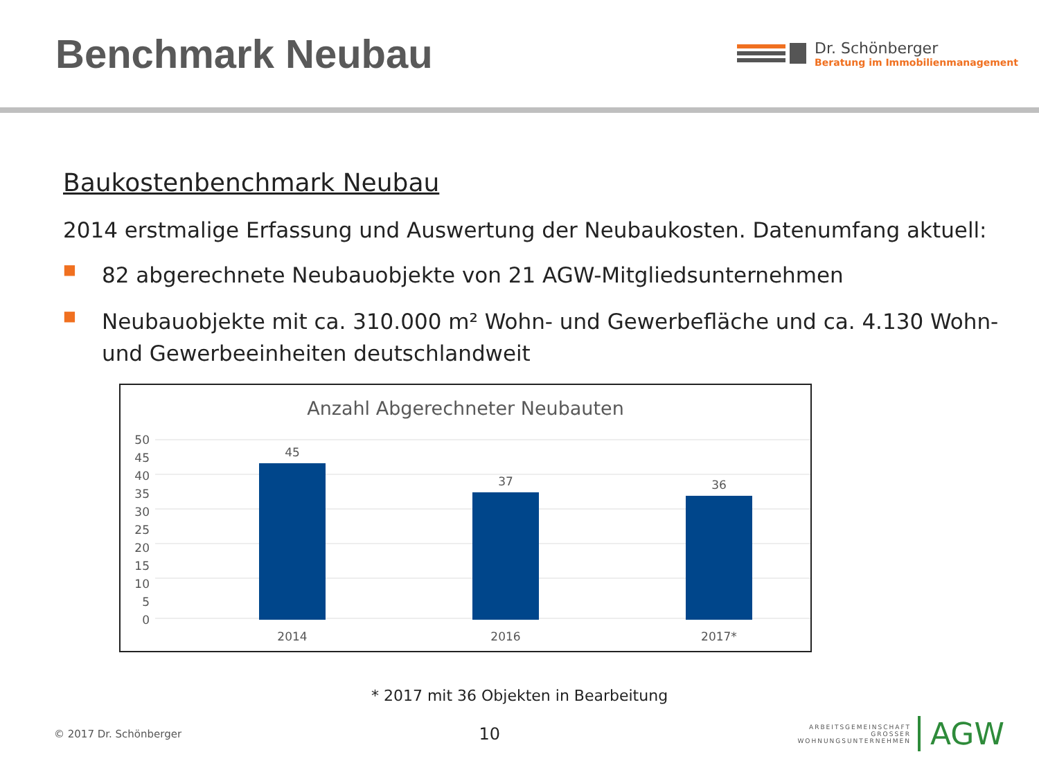Benchmark Neubau
Dr. Schönberger
Beratung im Immobilienmanagement
Baukostenbenchmark Neubau
2014 erstmalige Erfassung und Auswertung der Neubaukosten. Datenumfang aktuell:
■ 82 abgerechnete Neubauobjekte von 21 AGW-Mitgliedsunternehmen
■ Neubauobjekte mit ca. 310.000 m² Wohn- und Gewerbefläche und ca. 4.130 Wohn- und Gewerbeeinheiten deutschlandweit
Anzahl Abgerechneter Neubauten
50
45
40
35
30
25
20
15
10
5
0
45
37
36
2014
2016
2017*
* 2017 mit 36 Objekten in Bearbeitung
© 2017 Dr. Schönberger 10
ARBEITSGEMEINSCHAFT
GROSSER
WOHNUNGSUNTERNEHMEN
AGW